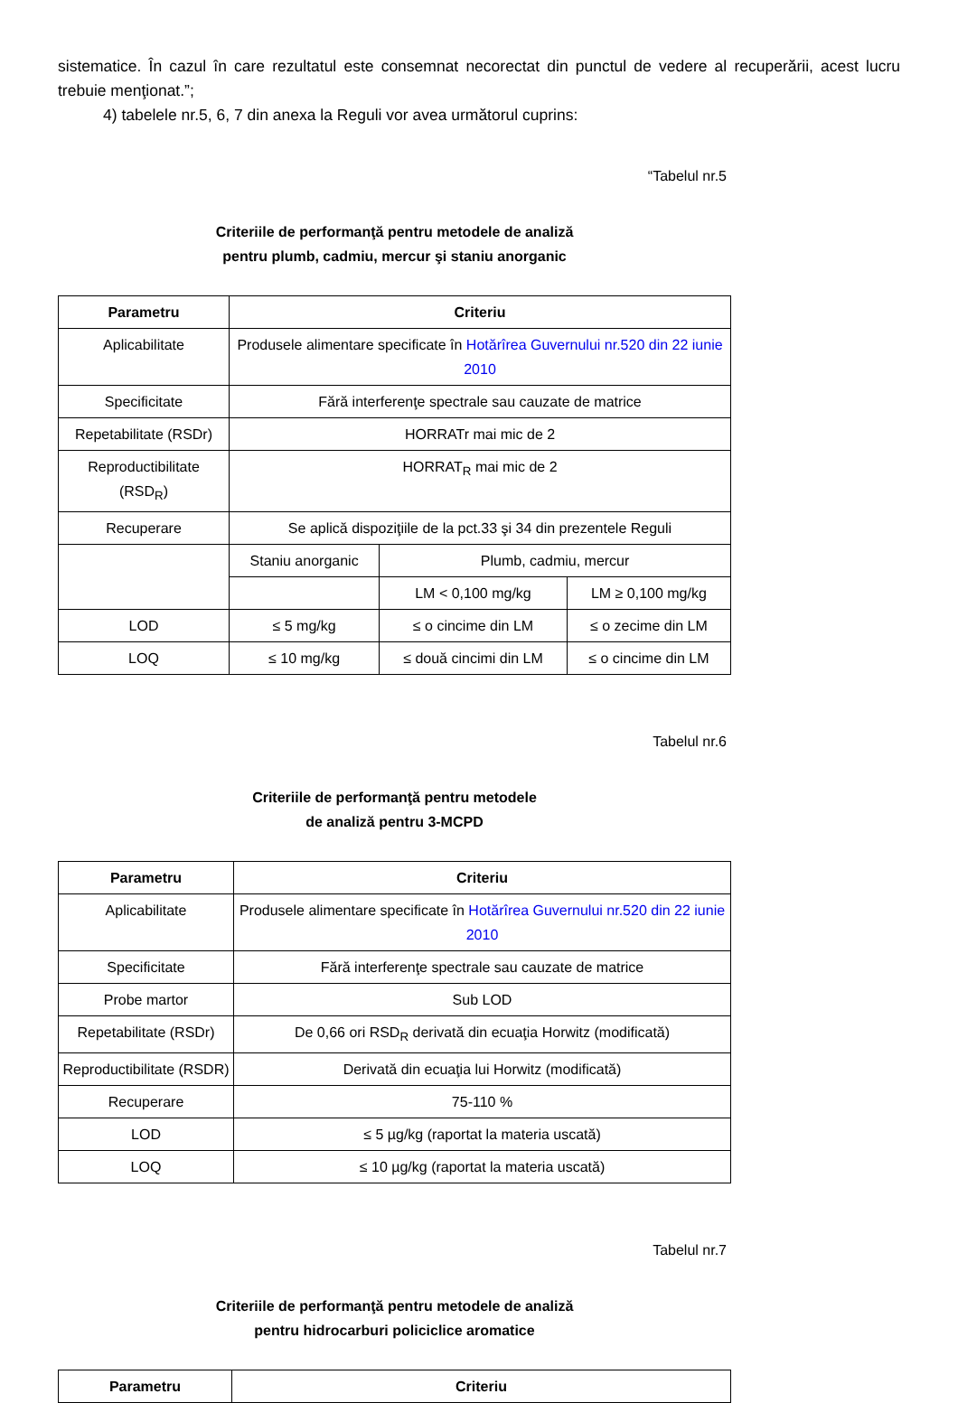sistematice. În cazul în care rezultatul este consemnat necorectat din punctul de vedere al recuperării, acest lucru trebuie menţionat.”;
4) tabelele nr.5, 6, 7 din anexa la Reguli vor avea următorul cuprins:
“Tabelul nr.5
Criteriile de performanţă pentru metodele de analiză
pentru plumb, cadmiu, mercur şi staniu anorganic
| Parametru | Criteriu | | |
| --- | --- | --- | --- |
| Aplicabilitate | Produsele alimentare specificate în Hotărîrea Guvernului nr.520 din 22 iunie 2010 | | |
| Specificitate | Fără interferenţe spectrale sau cauzate de matrice | | |
| Repetabilitate (RSDr) | HORRATr mai mic de 2 | | |
| Reproductibilitate (RSD<sub>R</sub>) | HORRAT<sub>R</sub> mai mic de 2 | | |
| Recuperare | Se aplică dispoziţiile de la pct.33 şi 34 din prezentele Reguli | | |
| | Staniu anorganic | Plumb, cadmiu, mercur | |
| | | LM < 0,100 mg/kg | LM ≥ 0,100 mg/kg |
| LOD | ≤ 5 mg/kg | ≤ o cincime din LM | ≤ o zecime din LM |
| LOQ | ≤ 10 mg/kg | ≤ două cincimi din LM | ≤ o cincime din LM |
Tabelul nr.6
Criteriile de performanţă pentru metodele
de analiză pentru 3-MCPD
| Parametru | Criteriu |
| --- | --- |
| Aplicabilitate | Produsele alimentare specificate în Hotărîrea Guvernului nr.520 din 22 iunie 2010 |
| Specificitate | Fără interferenţe spectrale sau cauzate de matrice |
| Probe martor | Sub LOD |
| Repetabilitate (RSDr) | De 0,66 ori RSD<sub>R</sub> derivată din ecuaţia Horwitz (modificată) |
| Reproductibilitate (RSDR) | Derivată din ecuaţia lui Horwitz (modificată) |
| Recuperare | 75-110 % |
| LOD | ≤ 5 µg/kg (raportat la materia uscată) |
| LOQ | ≤ 10 µg/kg (raportat la materia uscată) |
Tabelul nr.7
Criteriile de performanţă pentru metodele de analiză
pentru hidrocarburi policiclice aromatice
| Parametru | Criteriu |
| --- | --- |